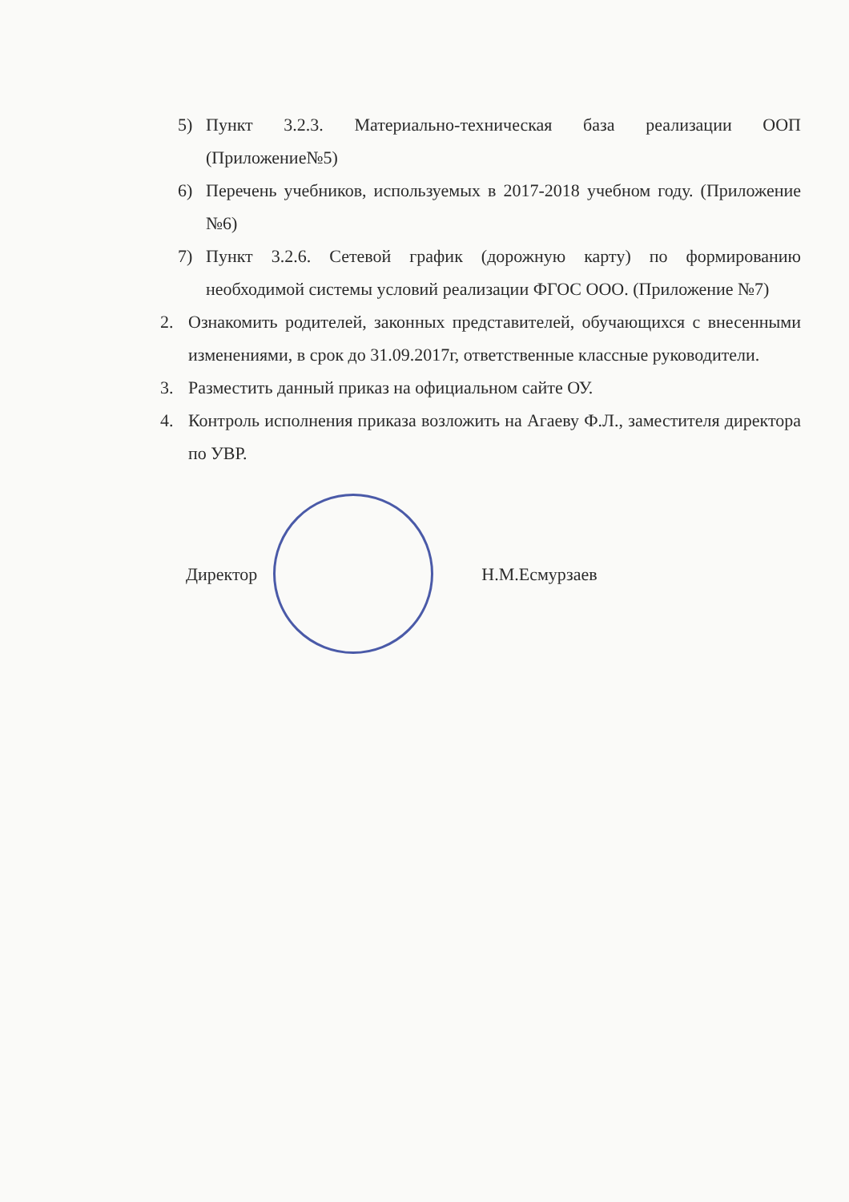5) Пункт 3.2.3. Материально-техническая база реализации ООП (Приложение№5)
6) Перечень учебников, используемых в 2017-2018 учебном году. (Приложение №6)
7) Пункт 3.2.6. Сетевой график (дорожную карту) по формированию необходимой системы условий реализации ФГОС ООО. (Приложение №7)
2. Ознакомить родителей, законных представителей, обучающихся с внесенными изменениями, в срок до 31.09.2017г, ответственные классные руководители.
3. Разместить данный приказ на официальном сайте ОУ.
4. Контроль исполнения приказа возложить на Агаеву Ф.Л., заместителя директора по УВР.
Директор Н.М.Есмурзаев